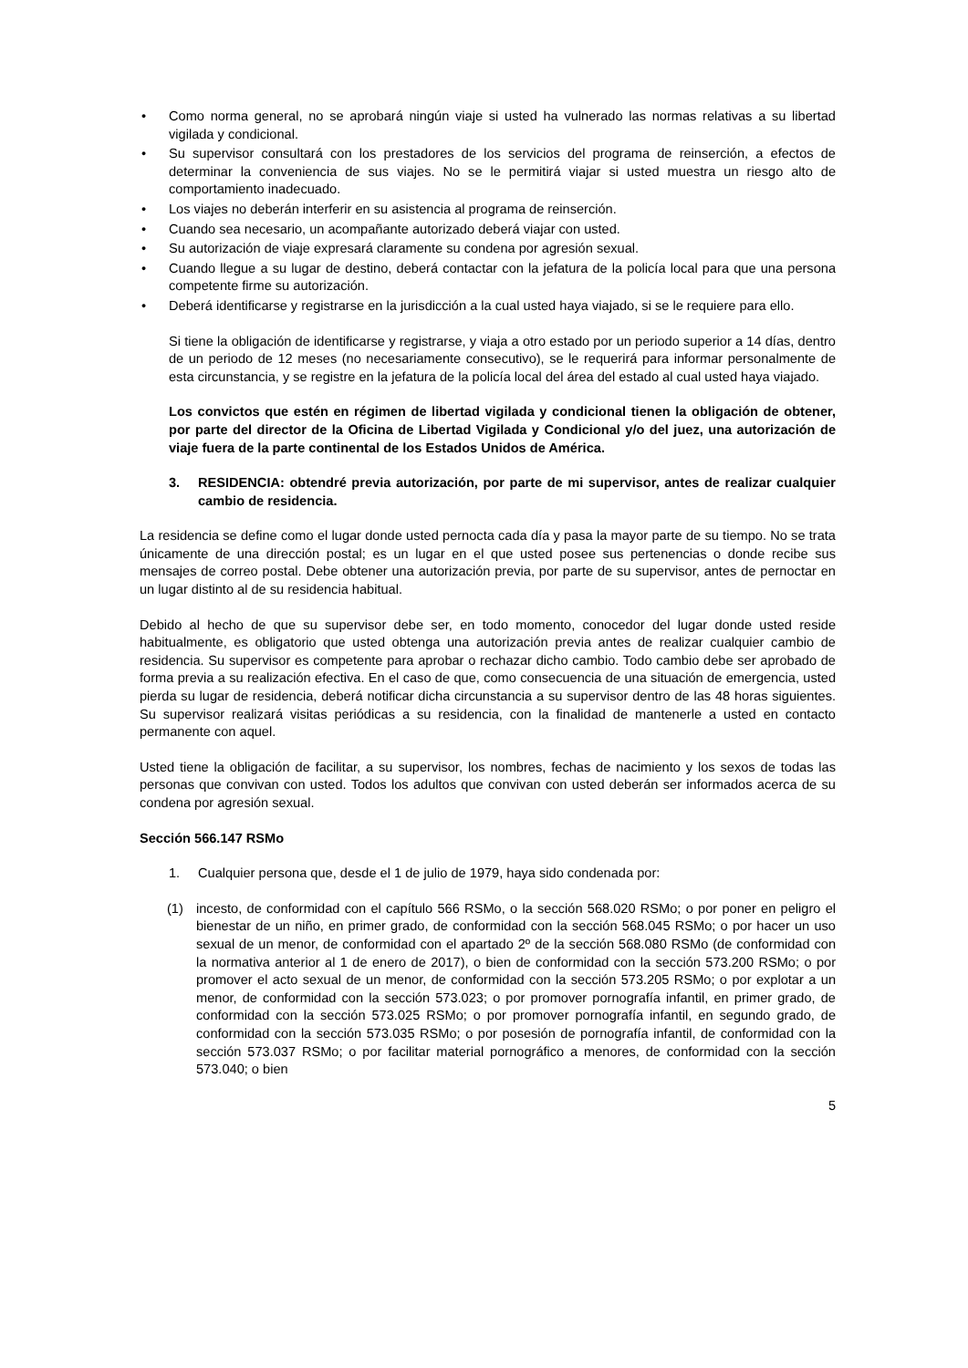• Como norma general, no se aprobará ningún viaje si usted ha vulnerado las normas relativas a su libertad vigilada y condicional.
• Su supervisor consultará con los prestadores de los servicios del programa de reinserción, a efectos de determinar la conveniencia de sus viajes. No se le permitirá viajar si usted muestra un riesgo alto de comportamiento inadecuado.
• Los viajes no deberán interferir en su asistencia al programa de reinserción.
• Cuando sea necesario, un acompañante autorizado deberá viajar con usted.
• Su autorización de viaje expresará claramente su condena por agresión sexual.
• Cuando llegue a su lugar de destino, deberá contactar con la jefatura de la policía local para que una persona competente firme su autorización.
• Deberá identificarse y registrarse en la jurisdicción a la cual usted haya viajado, si se le requiere para ello.
Si tiene la obligación de identificarse y registrarse, y viaja a otro estado por un periodo superior a 14 días, dentro de un periodo de 12 meses (no necesariamente consecutivo), se le requerirá para informar personalmente de esta circunstancia, y se registre en la jefatura de la policía local del área del estado al cual usted haya viajado.
Los convictos que estén en régimen de libertad vigilada y condicional tienen la obligación de obtener, por parte del director de la Oficina de Libertad Vigilada y Condicional y/o del juez, una autorización de viaje fuera de la parte continental de los Estados Unidos de América.
3. RESIDENCIA: obtendré previa autorización, por parte de mi supervisor, antes de realizar cualquier cambio de residencia.
La residencia se define como el lugar donde usted pernocta cada día y pasa la mayor parte de su tiempo. No se trata únicamente de una dirección postal; es un lugar en el que usted posee sus pertenencias o donde recibe sus mensajes de correo postal. Debe obtener una autorización previa, por parte de su supervisor, antes de pernoctar en un lugar distinto al de su residencia habitual.
Debido al hecho de que su supervisor debe ser, en todo momento, conocedor del lugar donde usted reside habitualmente, es obligatorio que usted obtenga una autorización previa antes de realizar cualquier cambio de residencia. Su supervisor es competente para aprobar o rechazar dicho cambio. Todo cambio debe ser aprobado de forma previa a su realización efectiva. En el caso de que, como consecuencia de una situación de emergencia, usted pierda su lugar de residencia, deberá notificar dicha circunstancia a su supervisor dentro de las 48 horas siguientes. Su supervisor realizará visitas periódicas a su residencia, con la finalidad de mantenerle a usted en contacto permanente con aquel.
Usted tiene la obligación de facilitar, a su supervisor, los nombres, fechas de nacimiento y los sexos de todas las personas que convivan con usted. Todos los adultos que convivan con usted deberán ser informados acerca de su condena por agresión sexual.
Sección 566.147 RSMo
1. Cualquier persona que, desde el 1 de julio de 1979, haya sido condenada por:
(1) incesto, de conformidad con el capítulo 566 RSMo, o la sección 568.020 RSMo; o por poner en peligro el bienestar de un niño, en primer grado, de conformidad con la sección 568.045 RSMo; o por hacer un uso sexual de un menor, de conformidad con el apartado 2º de la sección 568.080 RSMo (de conformidad con la normativa anterior al 1 de enero de 2017), o bien de conformidad con la sección 573.200 RSMo; o por promover el acto sexual de un menor, de conformidad con la sección 573.205 RSMo; o por explotar a un menor, de conformidad con la sección 573.023; o por promover pornografía infantil, en primer grado, de conformidad con la sección 573.025 RSMo; o por promover pornografía infantil, en segundo grado, de conformidad con la sección 573.035 RSMo; o por posesión de pornografía infantil, de conformidad con la sección 573.037 RSMo; o por facilitar material pornográfico a menores, de conformidad con la sección 573.040; o bien
5